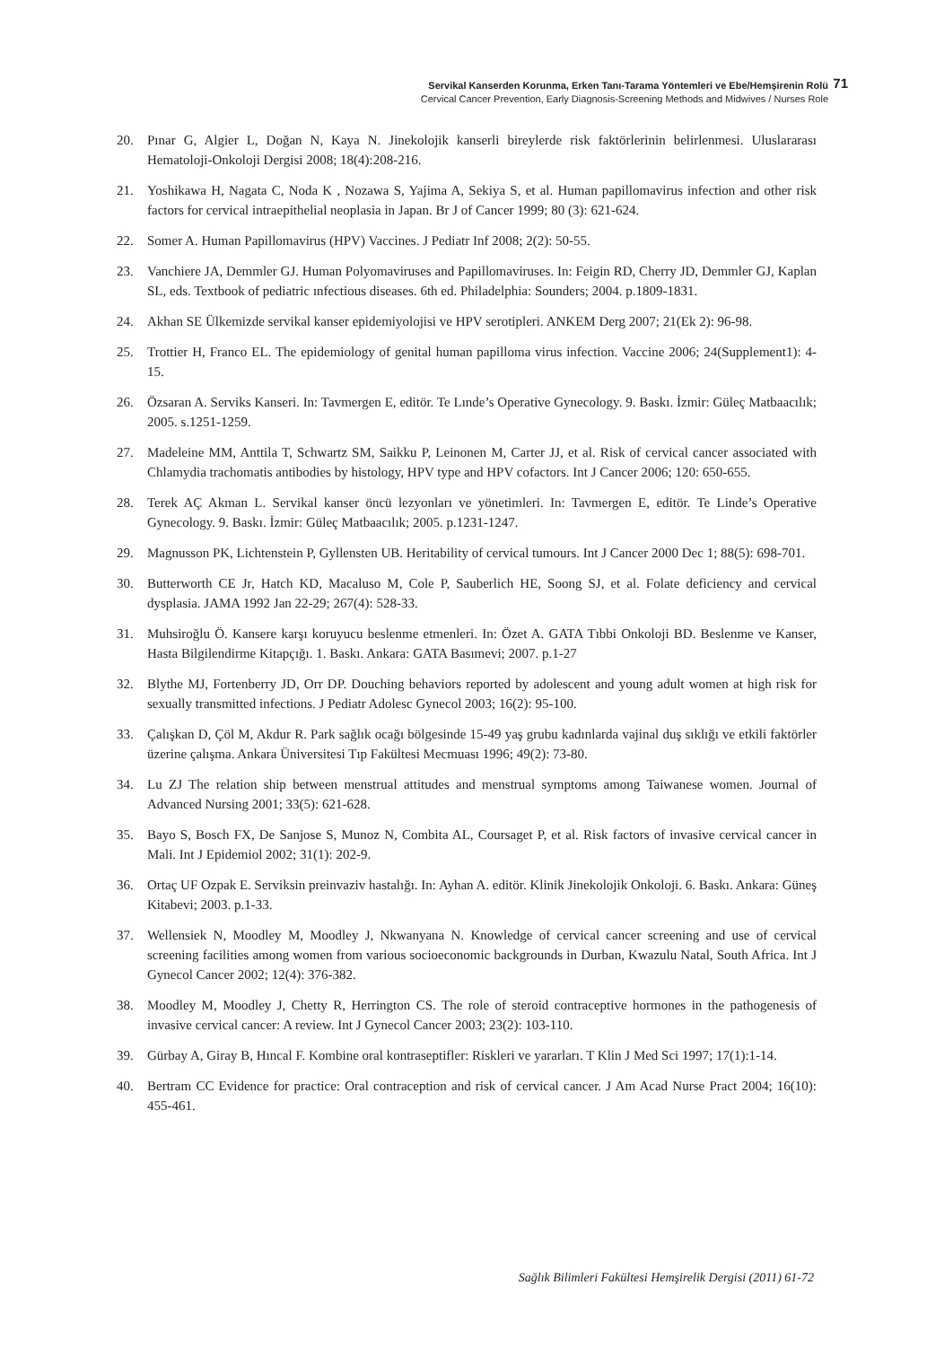Servikal Kanserden Korunma, Erken Tanı-Tarama Yöntemleri ve Ebe/Hemşirenin Rolü
Cervical Cancer Prevention, Early Diagnosis-Screening Methods and Midwives / Nurses Role
71
20. Pınar G, Algier L, Doğan N, Kaya N. Jinekolojik kanserli bireylerde risk faktörlerinin belirlenmesi. Uluslararası Hematoloji-Onkoloji Dergisi 2008; 18(4):208-216.
21. Yoshikawa H, Nagata C, Noda K , Nozawa S, Yajima A, Sekiya S, et al. Human papillomavirus infection and other risk factors for cervical intraepithelial neoplasia in Japan. Br J of Cancer 1999; 80 (3): 621-624.
22. Somer A. Human Papillomavirus (HPV) Vaccines. J Pediatr Inf 2008; 2(2): 50-55.
23. Vanchiere JA, Demmler GJ. Human Polyomaviruses and Papillomaviruses. In: Feigin RD, Cherry JD, Demmler GJ, Kaplan SL, eds. Textbook of pediatric ınfectious diseases. 6th ed. Philadelphia: Sounders; 2004. p.1809-1831.
24. Akhan SE Ülkemizde servikal kanser epidemiyolojisi ve HPV serotipleri. ANKEM Derg 2007; 21(Ek 2): 96-98.
25. Trottier H, Franco EL. The epidemiology of genital human papilloma virus infection. Vaccine 2006; 24(Supplement1): 4-15.
26. Özsaran A. Serviks Kanseri. In: Tavmergen E, editör. Te Lınde’s Operative Gynecology. 9. Baskı. İzmir: Güleç Matbaacılık; 2005. s.1251-1259.
27. Madeleine MM, Anttila T, Schwartz SM, Saikku P, Leinonen M, Carter JJ, et al. Risk of cervical cancer associated with Chlamydia trachomatis antibodies by histology, HPV type and HPV cofactors. Int J Cancer 2006; 120: 650-655.
28. Terek AÇ Akman L. Servikal kanser öncü lezyonları ve yönetimleri. In: Tavmergen E, editör. Te Linde’s Operative Gynecology. 9. Baskı. İzmir: Güleç Matbaacılık; 2005. p.1231-1247.
29. Magnusson PK, Lichtenstein P, Gyllensten UB. Heritability of cervical tumours. Int J Cancer 2000 Dec 1; 88(5): 698-701.
30. Butterworth CE Jr, Hatch KD, Macaluso M, Cole P, Sauberlich HE, Soong SJ, et al. Folate deficiency and cervical dysplasia. JAMA 1992 Jan 22-29; 267(4): 528-33.
31. Muhsiroğlu Ö. Kansere karşı koruyucu beslenme etmenleri. In: Özet A. GATA Tıbbi Onkoloji BD. Beslenme ve Kanser, Hasta Bilgilendirme Kitapçığı. 1. Baskı. Ankara: GATA Basımevi; 2007. p.1-27
32. Blythe MJ, Fortenberry JD, Orr DP. Douching behaviors reported by adolescent and young adult women at high risk for sexually transmitted infections. J Pediatr Adolesc Gynecol 2003; 16(2): 95-100.
33. Çalışkan D, Çöl M, Akdur R. Park sağlık ocağı bölgesinde 15-49 yaş grubu kadınlarda vajinal duş sıklığı ve etkili faktörler üzerine çalışma. Ankara Üniversitesi Tıp Fakültesi Mecmuası 1996; 49(2): 73-80.
34. Lu ZJ The relation ship between menstrual attitudes and menstrual symptoms among Taiwanese women. Journal of Advanced Nursing 2001; 33(5): 621-628.
35. Bayo S, Bosch FX, De Sanjose S, Munoz N, Combita AL, Coursaget P, et al. Risk factors of invasive cervical cancer in Mali. Int J Epidemiol 2002; 31(1): 202-9.
36. Ortaç UF Ozpak E. Serviksin preinvaziv hastalığı. In: Ayhan A. editör. Klinik Jinekolojik Onkoloji. 6. Baskı. Ankara: Güneş Kitabevi; 2003. p.1-33.
37. Wellensiek N, Moodley M, Moodley J, Nkwanyana N. Knowledge of cervical cancer screening and use of cervical screening facilities among women from various socioeconomic backgrounds in Durban, Kwazulu Natal, South Africa. Int J Gynecol Cancer 2002; 12(4): 376-382.
38. Moodley M, Moodley J, Chetty R, Herrington CS. The role of steroid contraceptive hormones in the pathogenesis of invasive cervical cancer: A review. Int J Gynecol Cancer 2003; 23(2): 103-110.
39. Gürbay A, Giray B, Hıncal F. Kombine oral kontraseptifler: Riskleri ve yararları. T Klin J Med Sci 1997; 17(1):1-14.
40. Bertram CC Evidence for practice: Oral contraception and risk of cervical cancer. J Am Acad Nurse Pract 2004; 16(10): 455-461.
Sağlık Bilimleri Fakültesi Hemşirelik Dergisi (2011) 61-72